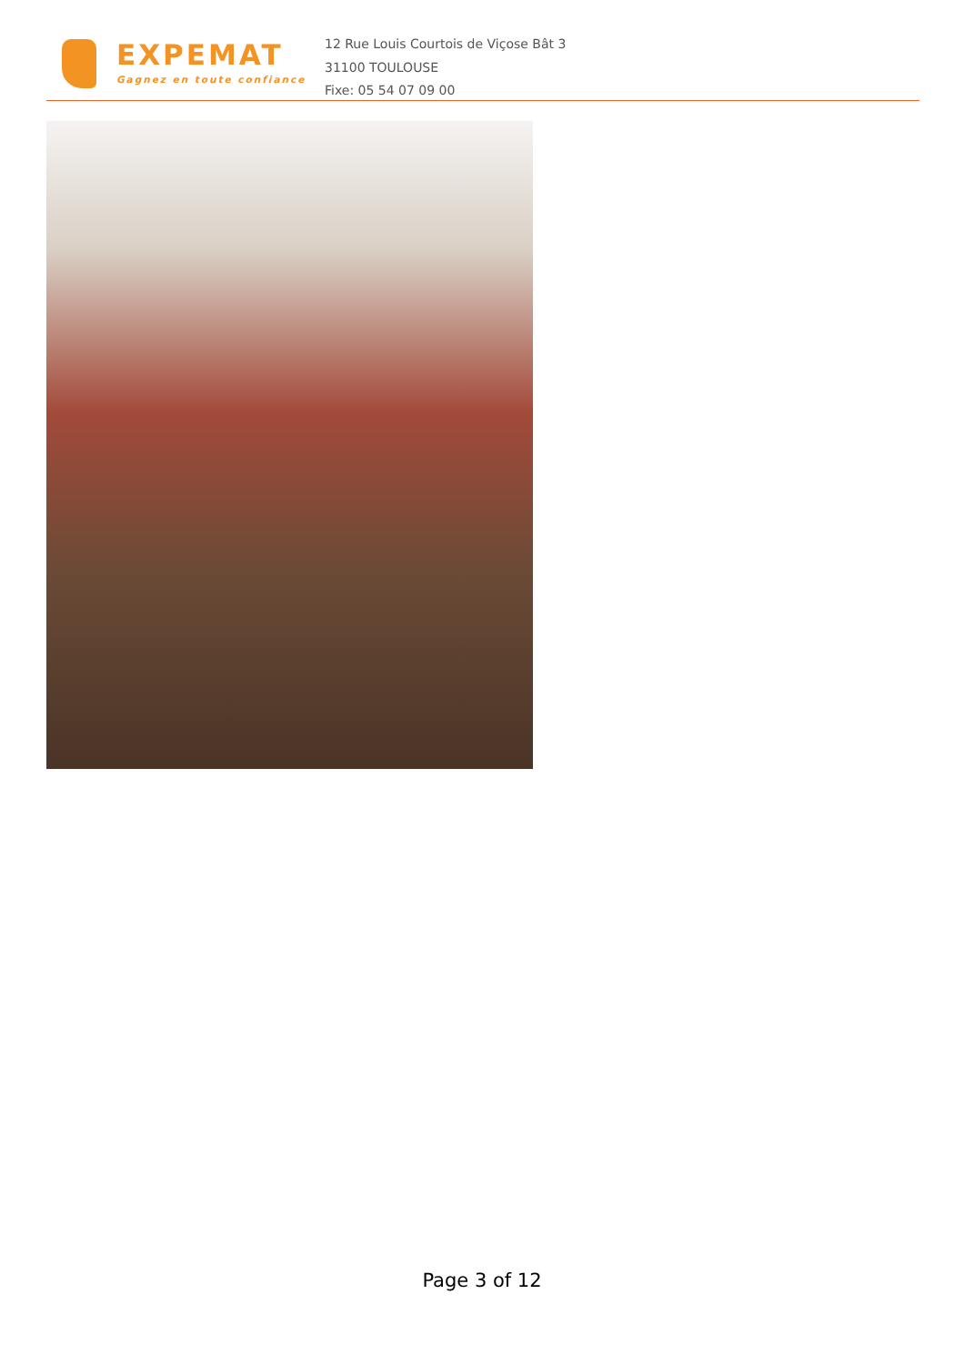EXPEMAT
Gagnez en toute confiance
12 Rue Louis Courtois de Viçose Bât 3
31100 TOULOUSE
Fixe: 05 54 07 09 00
Page 3 of 12